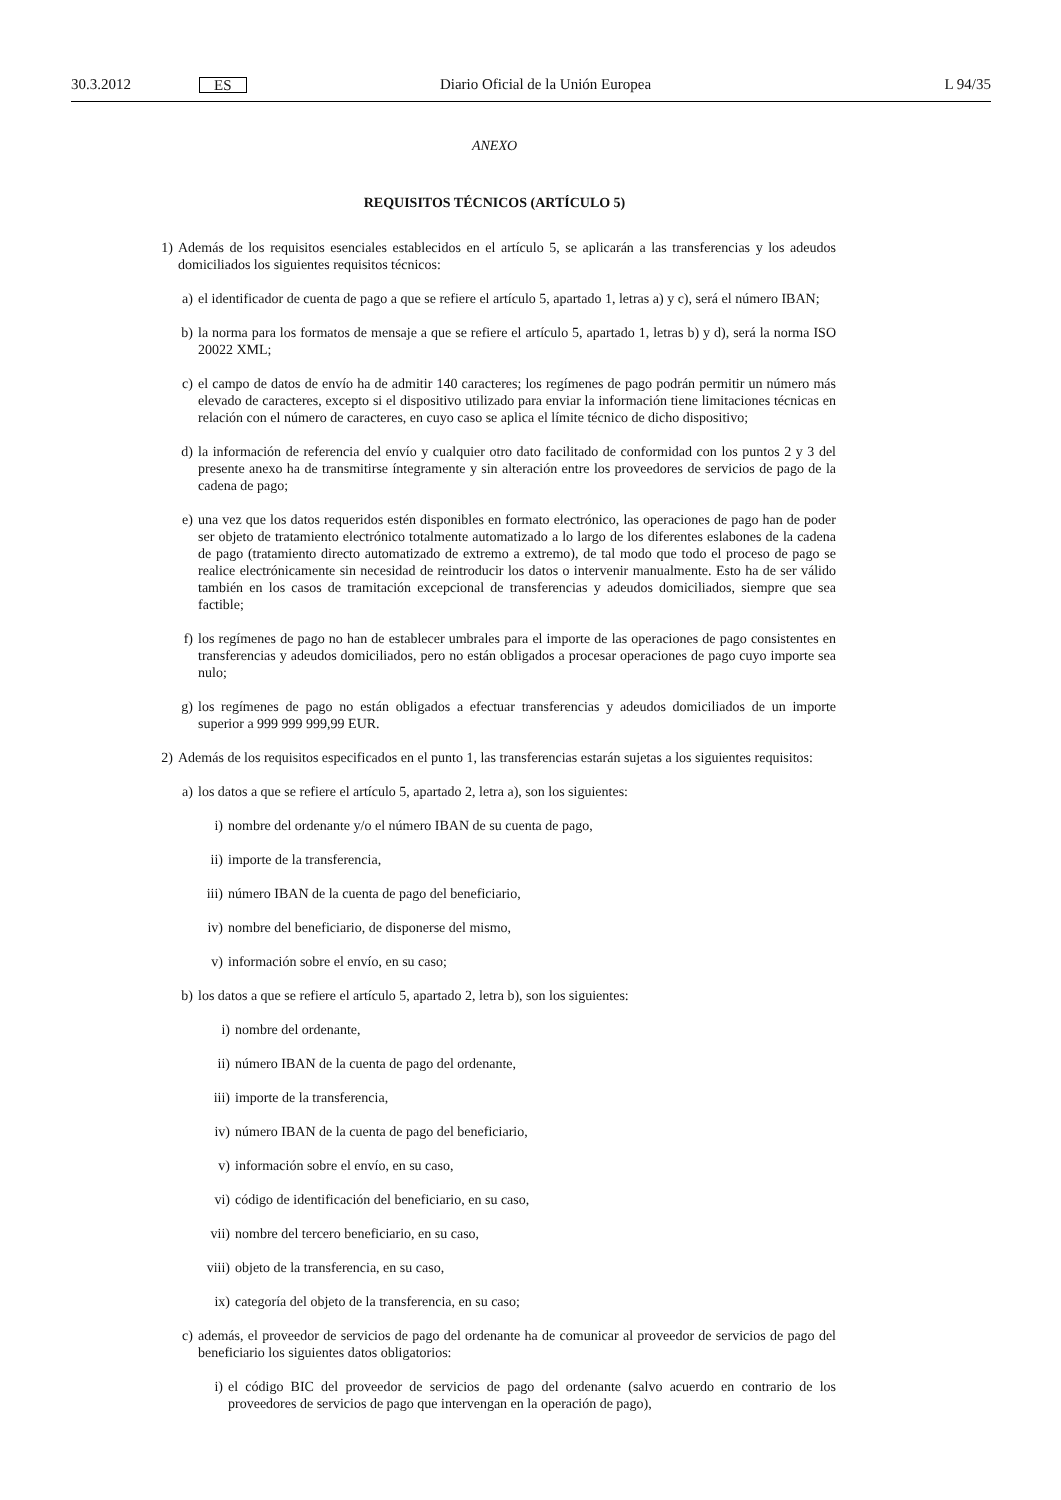30.3.2012 ES Diario Oficial de la Unión Europea L 94/35
ANEXO
REQUISITOS TÉCNICOS (ARTÍCULO 5)
1) Además de los requisitos esenciales establecidos en el artículo 5, se aplicarán a las transferencias y los adeudos domiciliados los siguientes requisitos técnicos:
a) el identificador de cuenta de pago a que se refiere el artículo 5, apartado 1, letras a) y c), será el número IBAN;
b) la norma para los formatos de mensaje a que se refiere el artículo 5, apartado 1, letras b) y d), será la norma ISO 20022 XML;
c) el campo de datos de envío ha de admitir 140 caracteres; los regímenes de pago podrán permitir un número más elevado de caracteres, excepto si el dispositivo utilizado para enviar la información tiene limitaciones técnicas en relación con el número de caracteres, en cuyo caso se aplica el límite técnico de dicho dispositivo;
d) la información de referencia del envío y cualquier otro dato facilitado de conformidad con los puntos 2 y 3 del presente anexo ha de transmitirse íntegramente y sin alteración entre los proveedores de servicios de pago de la cadena de pago;
e) una vez que los datos requeridos estén disponibles en formato electrónico, las operaciones de pago han de poder ser objeto de tratamiento electrónico totalmente automatizado a lo largo de los diferentes eslabones de la cadena de pago (tratamiento directo automatizado de extremo a extremo), de tal modo que todo el proceso de pago se realice electrónicamente sin necesidad de reintroducir los datos o intervenir manualmente. Esto ha de ser válido también en los casos de tramitación excepcional de transferencias y adeudos domiciliados, siempre que sea factible;
f) los regímenes de pago no han de establecer umbrales para el importe de las operaciones de pago consistentes en transferencias y adeudos domiciliados, pero no están obligados a procesar operaciones de pago cuyo importe sea nulo;
g) los regímenes de pago no están obligados a efectuar transferencias y adeudos domiciliados de un importe superior a 999 999 999,99 EUR.
2) Además de los requisitos especificados en el punto 1, las transferencias estarán sujetas a los siguientes requisitos:
a) los datos a que se refiere el artículo 5, apartado 2, letra a), son los siguientes:
i) nombre del ordenante y/o el número IBAN de su cuenta de pago,
ii) importe de la transferencia,
iii) número IBAN de la cuenta de pago del beneficiario,
iv) nombre del beneficiario, de disponerse del mismo,
v) información sobre el envío, en su caso;
b) los datos a que se refiere el artículo 5, apartado 2, letra b), son los siguientes:
i) nombre del ordenante,
ii) número IBAN de la cuenta de pago del ordenante,
iii) importe de la transferencia,
iv) número IBAN de la cuenta de pago del beneficiario,
v) información sobre el envío, en su caso,
vi) código de identificación del beneficiario, en su caso,
vii) nombre del tercero beneficiario, en su caso,
viii) objeto de la transferencia, en su caso,
ix) categoría del objeto de la transferencia, en su caso;
c) además, el proveedor de servicios de pago del ordenante ha de comunicar al proveedor de servicios de pago del beneficiario los siguientes datos obligatorios:
i) el código BIC del proveedor de servicios de pago del ordenante (salvo acuerdo en contrario de los proveedores de servicios de pago que intervengan en la operación de pago),